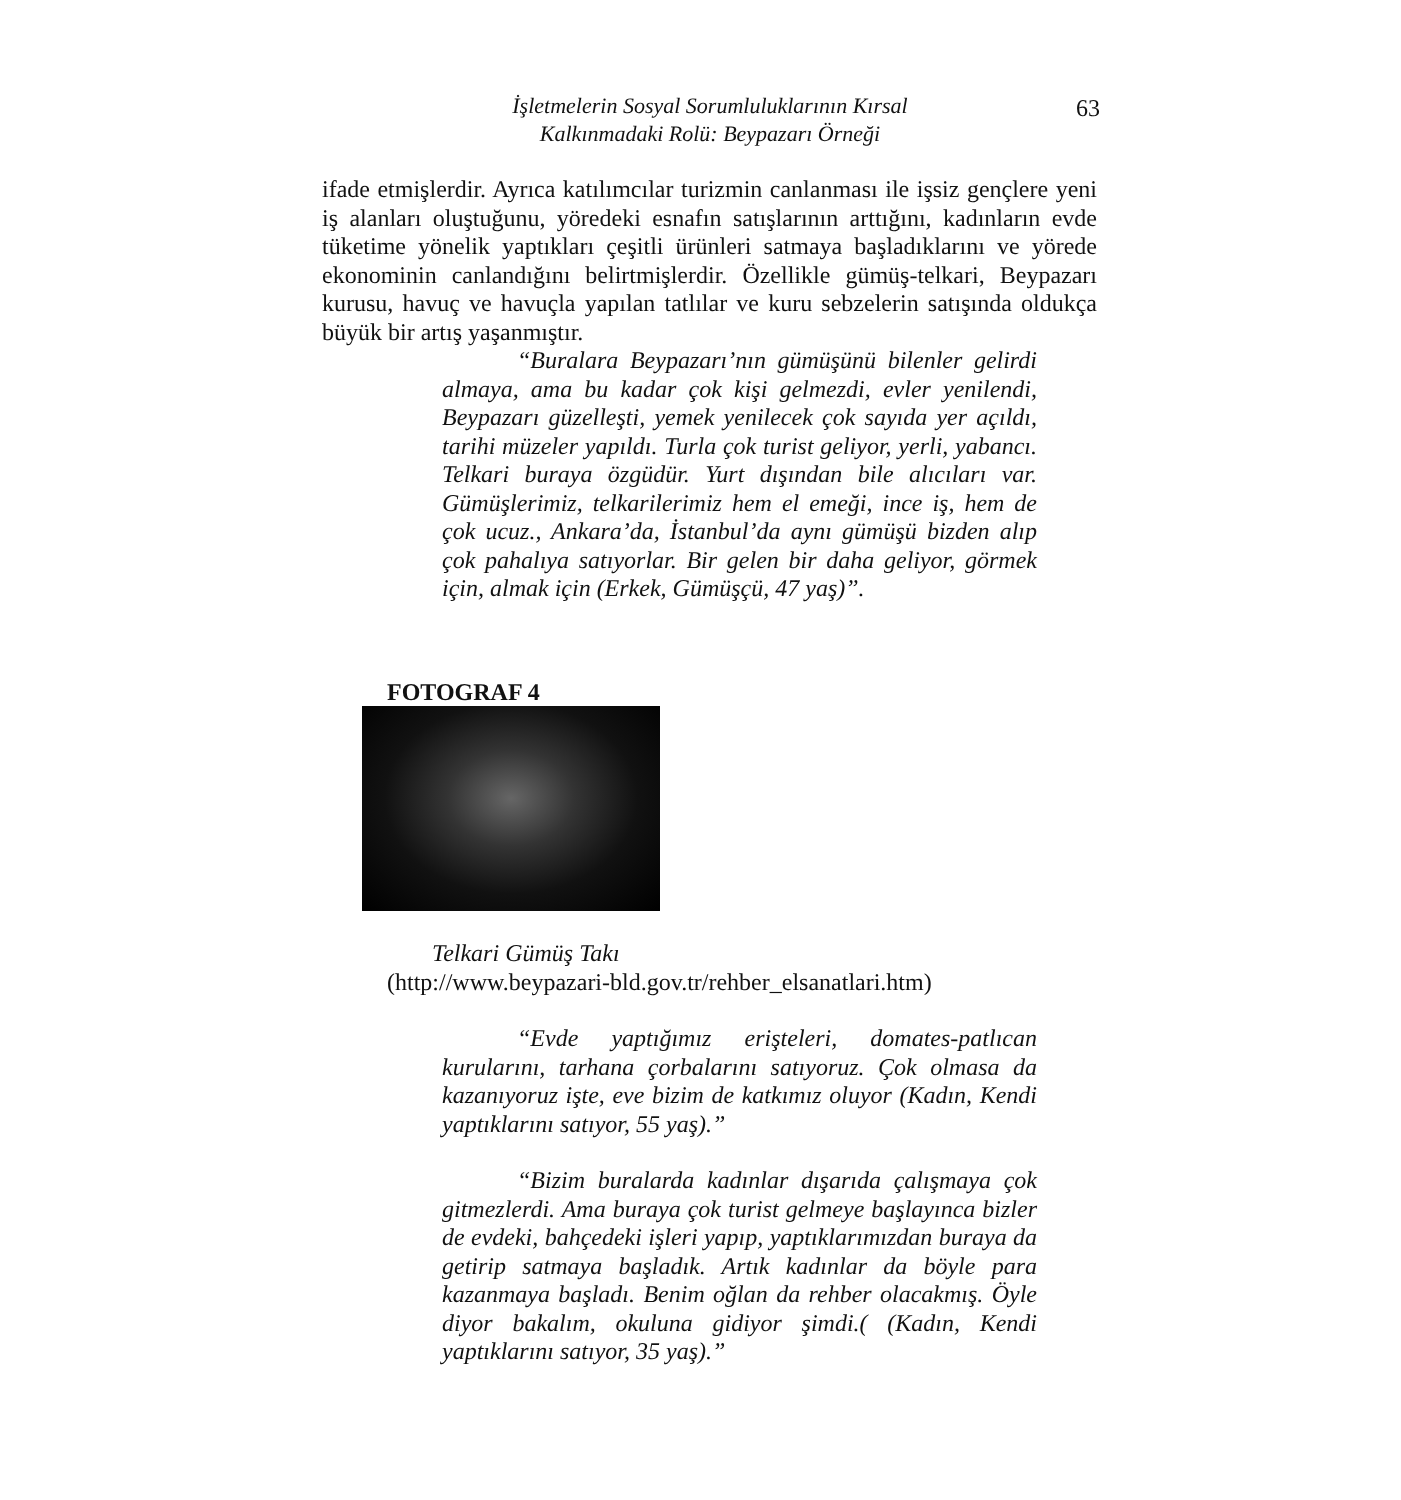İşletmelerin Sosyal Sorumluluklarının Kırsal
Kalkınmadaki Rolü: Beypazarı Örneği
63
ifade etmişlerdir. Ayrıca katılımcılar turizmin canlanması ile işsiz gençlere yeni iş alanları oluştuğunu, yöredeki esnafın satışlarının arttığını, kadınların evde tüketime yönelik yaptıkları çeşitli ürünleri satmaya başladıklarını ve yörede ekonominin canlandığını belirtmişlerdir. Özellikle gümüş-telkari, Beypazarı kurusu, havuç ve havuçla yapılan tatlılar ve kuru sebzelerin satışında oldukça büyük bir artış yaşanmıştır.
“Buralara Beypazarı’nın gümüşünü bilenler gelirdi almaya, ama bu kadar çok kişi gelmezdi, evler yenilendi, Beypazarı güzelleşti, yemek yenilecek çok sayıda yer açıldı, tarihi müzeler yapıldı. Turla çok turist geliyor, yerli, yabancı. Telkari buraya özgüdür. Yurt dışından bile alıcıları var. Gümüşlerimiz, telkarilerimiz hem el emeği, ince iş, hem de çok ucuz., Ankara’da, İstanbul’da aynı gümüşü bizden alıp çok pahalıya satıyorlar. Bir gelen bir daha geliyor, görmek için, almak için (Erkek, Gümüşçü, 47 yaş)”.
FOTOGRAF 4
Telkari Gümüş Takı
(http://www.beypazari-bld.gov.tr/rehber_elsanatlari.htm)
“Evde yaptığımız erişteleri, domates-patlıcan kurularını, tarhana çorbalarını satıyoruz. Çok olmasa da kazanıyoruz işte, eve bizim de katkımız oluyor (Kadın, Kendi yaptıklarını satıyor, 55 yaş).”
“Bizim buralarda kadınlar dışarıda çalışmaya çok gitmezlerdi. Ama buraya çok turist gelmeye başlayınca bizler de evdeki, bahçedeki işleri yapıp, yaptıklarımızdan buraya da getirip satmaya başladık. Artık kadınlar da böyle para kazanmaya başladı. Benim oğlan da rehber olacakmış. Öyle diyor bakalım, okuluna gidiyor şimdi.( (Kadın, Kendi yaptıklarını satıyor, 35 yaş).”